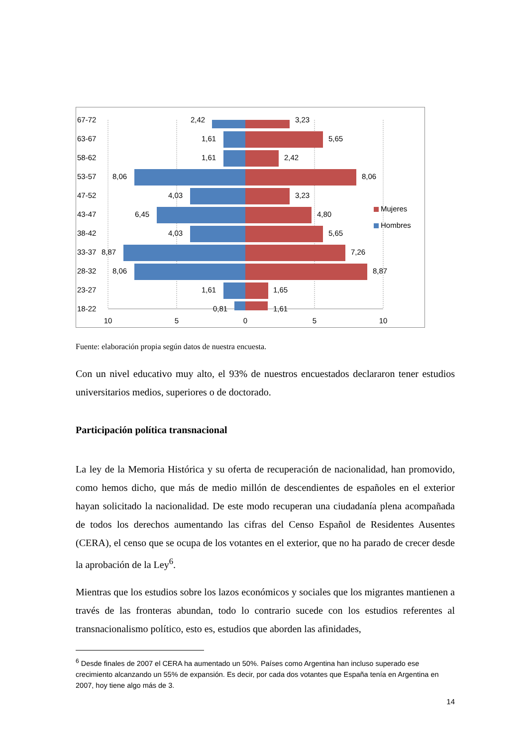67-72
63-67
58-62
53-57
47-52
43-47
38-42
33-37
28-32
23-27
18-22
2,42
1,61
1,61
8,06
4,03
6,45
4,03
8,87
8,06
1,61
0,81
3,23
5,65
2,42
8,06
3,23
4,80
5,65
7,26
8,87
1,65
1,61
10
5
0
5
10
Mujeres
Hombres
Fuente: elaboración propia según datos de nuestra encuesta.
Con un nivel educativo muy alto, el 93% de nuestros encuestados declararon tener estudios universitarios medios, superiores o de doctorado.
Participación política transnacional
La ley de la Memoria Histórica y su oferta de recuperación de nacionalidad, han promovido, como hemos dicho, que más de medio millón de descendientes de españoles en el exterior hayan solicitado la nacionalidad. De este modo recuperan una ciudadanía plena acompañada de todos los derechos aumentando las cifras del Censo Español de Residentes Ausentes (CERA), el censo que se ocupa de los votantes en el exterior, que no ha parado de crecer desde la aprobación de la Ley<sup>6</sup>.
Mientras que los estudios sobre los lazos económicos y sociales que los migrantes mantienen a través de las fronteras abundan, todo lo contrario sucede con los estudios referentes al transnacionalismo político, esto es, estudios que aborden las afinidades,
<sup>6</sup> Desde finales de 2007 el CERA ha aumentado un 50%. Países como Argentina han incluso superado ese crecimiento alcanzando un 55% de expansión. Es decir, por cada dos votantes que España tenía en Argentina en 2007, hoy tiene algo más de 3.
14